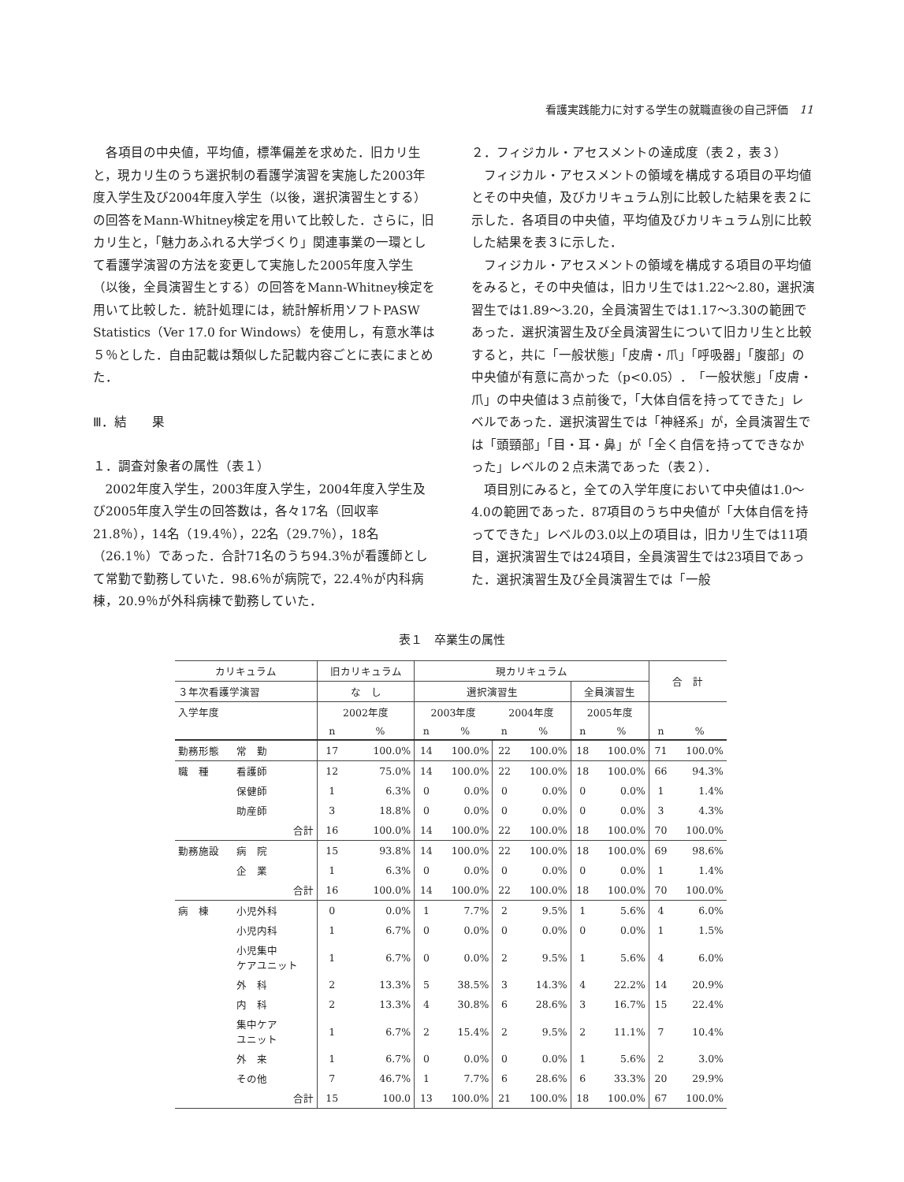看護実践能力に対する学生の就職直後の自己評価　11
各項目の中央値，平均値，標準偏差を求めた．旧カリ生と，現カリ生のうち選択制の看護学演習を実施した2003年度入学生及び2004年度入学生（以後，選択演習生とする）の回答をMann-Whitney検定を用いて比較した．さらに，旧カリ生と，「魅力あふれる大学づくり」関連事業の一環として看護学演習の方法を変更して実施した2005年度入学生（以後，全員演習生とする）の回答をMann-Whitney検定を用いて比較した．統計処理には，統計解析用ソフトPASW Statistics（Ver 17.0 for Windows）を使用し，有意水準は５％とした．自由記載は類似した記載内容ごとに表にまとめた．
Ⅲ．結　　果
１．調査対象者の属性（表１）
2002年度入学生，2003年度入学生，2004年度入学生及び2005年度入学生の回答数は，各々17名（回収率21.8％），14名（19.4％），22名（29.7％），18名（26.1％）であった．合計71名のうち94.3％が看護師として常勤で勤務していた．98.6％が病院で，22.4％が内科病棟，20.9％が外科病棟で勤務していた．
２．フィジカル・アセスメントの達成度（表２，表３）
フィジカル・アセスメントの領域を構成する項目の平均値とその中央値，及びカリキュラム別に比較した結果を表２に示した．各項目の中央値，平均値及びカリキュラム別に比較した結果を表３に示した．
フィジカル・アセスメントの領域を構成する項目の平均値をみると，その中央値は，旧カリ生では1.22〜2.80，選択演習生では1.89〜3.20，全員演習生では1.17〜3.30の範囲であった．選択演習生及び全員演習生について旧カリ生と比較すると，共に「一般状態」「皮膚・爪」「呼吸器」「腹部」の中央値が有意に高かった（p<0.05）．「一般状態」「皮膚・爪」の中央値は３点前後で，「大体自信を持ってできた」レベルであった．選択演習生では「神経系」が，全員演習生では「頭頸部」「目・耳・鼻」が「全く自信を持ってできなかった」レベルの２点未満であった（表２）．
項目別にみると，全ての入学年度において中央値は1.0〜4.0の範囲であった．87項目のうち中央値が「大体自信を持ってできた」レベルの3.0以上の項目は，旧カリ生では11項目，選択演習生では24項目，全員演習生では23項目であった．選択演習生及び全員演習生では「一般
表１　卒業生の属性
| カリキュラム | | 旧カリキュラム | | 現カリキュラム | | | | | | 合 計 | |
| --- | --- | --- | --- | --- | --- | --- | --- | --- | --- | --- | --- |
| ３年次看護学演習 | | な し | | 選択演習生 | | | | 全員演習生 | | | |
| 入学年度 | | 2002年度 | | 2003年度 | | 2004年度 | | 2005年度 | | | |
| | | n | % | n | % | n | % | n | % | n | % |
| 勤務形態 | 常 勤 | 17 | 100.0% | 14 | 100.0% | 22 | 100.0% | 18 | 100.0% | 71 | 100.0% |
| 職 種 | 看護師 | 12 | 75.0% | 14 | 100.0% | 22 | 100.0% | 18 | 100.0% | 66 | 94.3% |
| | 保健師 | 1 | 6.3% | 0 | 0.0% | 0 | 0.0% | 0 | 0.0% | 1 | 1.4% |
| | 助産師 | 3 | 18.8% | 0 | 0.0% | 0 | 0.0% | 0 | 0.0% | 3 | 4.3% |
| | 合計 | 16 | 100.0% | 14 | 100.0% | 22 | 100.0% | 18 | 100.0% | 70 | 100.0% |
| 勤務施設 | 病 院 | 15 | 93.8% | 14 | 100.0% | 22 | 100.0% | 18 | 100.0% | 69 | 98.6% |
| | 企 業 | 1 | 6.3% | 0 | 0.0% | 0 | 0.0% | 0 | 0.0% | 1 | 1.4% |
| | 合計 | 16 | 100.0% | 14 | 100.0% | 22 | 100.0% | 18 | 100.0% | 70 | 100.0% |
| 病 棟 | 小児外科 | 0 | 0.0% | 1 | 7.7% | 2 | 9.5% | 1 | 5.6% | 4 | 6.0% |
| | 小児内科 | 1 | 6.7% | 0 | 0.0% | 0 | 0.0% | 0 | 0.0% | 1 | 1.5% |
| | 小児集中 ケアユニット | 1 | 6.7% | 0 | 0.0% | 2 | 9.5% | 1 | 5.6% | 4 | 6.0% |
| | 外 科 | 2 | 13.3% | 5 | 38.5% | 3 | 14.3% | 4 | 22.2% | 14 | 20.9% |
| | 内 科 | 2 | 13.3% | 4 | 30.8% | 6 | 28.6% | 3 | 16.7% | 15 | 22.4% |
| | 集中ケア ユニット | 1 | 6.7% | 2 | 15.4% | 2 | 9.5% | 2 | 11.1% | 7 | 10.4% |
| | 外 来 | 1 | 6.7% | 0 | 0.0% | 0 | 0.0% | 1 | 5.6% | 2 | 3.0% |
| | その他 | 7 | 46.7% | 1 | 7.7% | 6 | 28.6% | 6 | 33.3% | 20 | 29.9% |
| | 合計 | 15 | 100.0 | 13 | 100.0% | 21 | 100.0% | 18 | 100.0% | 67 | 100.0% |